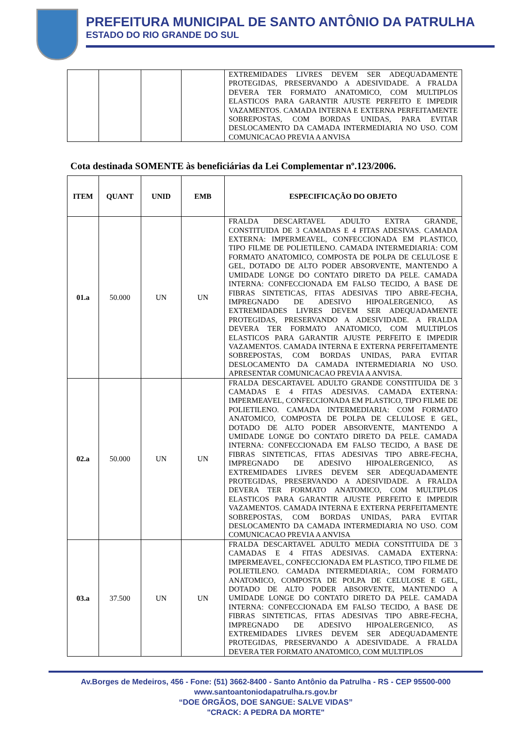PREFEITURA MUNICIPAL DE SANTO ANTÔNIO DA PATRULHA
ESTADO DO RIO GRANDE DO SUL
| | | | | EXTREMIDADES LIVRES DEVEM SER ADEQUADAMENTE PROTEGIDAS, PRESERVANDO A ADESIVIDADE. A FRALDA DEVERA TER FORMATO ANATOMICO, COM MULTIPLOS ELASTICOS PARA GARANTIR AJUSTE PERFEITO E IMPEDIR VAZAMENTOS. CAMADA INTERNA E EXTERNA PERFEITAMENTE SOBREPOSTAS, COM BORDAS UNIDAS, PARA EVITAR DESLOCAMENTO DA CAMADA INTERMEDIARIA NO USO. COM COMUNICACAO PREVIA A ANVISA |
Cota destinada SOMENTE às beneficiárias da Lei Complementar nº.123/2006.
| ITEM | QUANT | UNID | EMB | ESPECIFICAÇÃO DO OBJETO |
| --- | --- | --- | --- | --- |
| 01.a | 50.000 | UN | UN | FRALDA DESCARTAVEL ADULTO EXTRA GRANDE, CONSTITUIDA DE 3 CAMADAS E 4 FITAS ADESIVAS. CAMADA EXTERNA: IMPERMEAVEL, CONFECCIONADA EM PLASTICO, TIPO FILME DE POLIETILENO. CAMADA INTERMEDIARIA: COM FORMATO ANATOMICO, COMPOSTA DE POLPA DE CELULOSE E GEL, DOTADO DE ALTO PODER ABSORVENTE, MANTENDO A UMIDADE LONGE DO CONTATO DIRETO DA PELE. CAMADA INTERNA: CONFECCIONADA EM FALSO TECIDO, A BASE DE FIBRAS SINTETICAS, FITAS ADESIVAS TIPO ABRE-FECHA, IMPREGNADO DE ADESIVO HIPOALERGENICO, AS EXTREMIDADES LIVRES DEVEM SER ADEQUADAMENTE PROTEGIDAS, PRESERVANDO A ADESIVIDADE. A FRALDA DEVERA TER FORMATO ANATOMICO, COM MULTIPLOS ELASTICOS PARA GARANTIR AJUSTE PERFEITO E IMPEDIR VAZAMENTOS. CAMADA INTERNA E EXTERNA PERFEITAMENTE SOBREPOSTAS, COM BORDAS UNIDAS, PARA EVITAR DESLOCAMENTO DA CAMADA INTERMEDIARIA NO USO. APRESENTAR COMUNICACAO PREVIA A ANVISA. |
| 02.a | 50.000 | UN | UN | FRALDA DESCARTAVEL ADULTO GRANDE CONSTITUIDA DE 3 CAMADAS E 4 FITAS ADESIVAS. CAMADA EXTERNA: IMPERMEAVEL, CONFECCIONADA EM PLASTICO, TIPO FILME DE POLIETILENO. CAMADA INTERMEDIARIA: COM FORMATO ANATOMICO, COMPOSTA DE POLPA DE CELULOSE E GEL, DOTADO DE ALTO PODER ABSORVENTE, MANTENDO A UMIDADE LONGE DO CONTATO DIRETO DA PELE. CAMADA INTERNA: CONFECCIONADA EM FALSO TECIDO, A BASE DE FIBRAS SINTETICAS, FITAS ADESIVAS TIPO ABRE-FECHA, IMPREGNADO DE ADESIVO HIPOALERGENICO, AS EXTREMIDADES LIVRES DEVEM SER ADEQUADAMENTE PROTEGIDAS, PRESERVANDO A ADESIVIDADE. A FRALDA DEVERA TER FORMATO ANATOMICO, COM MULTIPLOS ELASTICOS PARA GARANTIR AJUSTE PERFEITO E IMPEDIR VAZAMENTOS. CAMADA INTERNA E EXTERNA PERFEITAMENTE SOBREPOSTAS, COM BORDAS UNIDAS, PARA EVITAR DESLOCAMENTO DA CAMADA INTERMEDIARIA NO USO. COM COMUNICACAO PREVIA A ANVISA |
| 03.a | 37.500 | UN | UN | FRALDA DESCARTAVEL ADULTO MEDIA CONSTITUIDA DE 3 CAMADAS E 4 FITAS ADESIVAS. CAMADA EXTERNA: IMPERMEAVEL, CONFECCIONADA EM PLASTICO, TIPO FILME DE POLIETILENO. CAMADA INTERMEDIARIA:, COM FORMATO ANATOMICO, COMPOSTA DE POLPA DE CELULOSE E GEL, DOTADO DE ALTO PODER ABSORVENTE, MANTENDO A UMIDADE LONGE DO CONTATO DIRETO DA PELE. CAMADA INTERNA: CONFECCIONADA EM FALSO TECIDO, A BASE DE FIBRAS SINTETICAS, FITAS ADESIVAS TIPO ABRE-FECHA, IMPREGNADO DE ADESIVO HIPOALERGENICO, AS EXTREMIDADES LIVRES DEVEM SER ADEQUADAMENTE PROTEGIDAS, PRESERVANDO A ADESIVIDADE. A FRALDA DEVERA TER FORMATO ANATOMICO, COM MULTIPLOS |
Av.Borges de Medeiros, 456 - Fone: (51) 3662-8400 - Santo Antônio da Patrulha - RS - CEP 95500-000
www.santoantoniodapatrulha.rs.gov.br
“DOE ÓRGÃOS, DOE SANGUE: SALVE VIDAS”
"CRACK: A PEDRA DA MORTE"